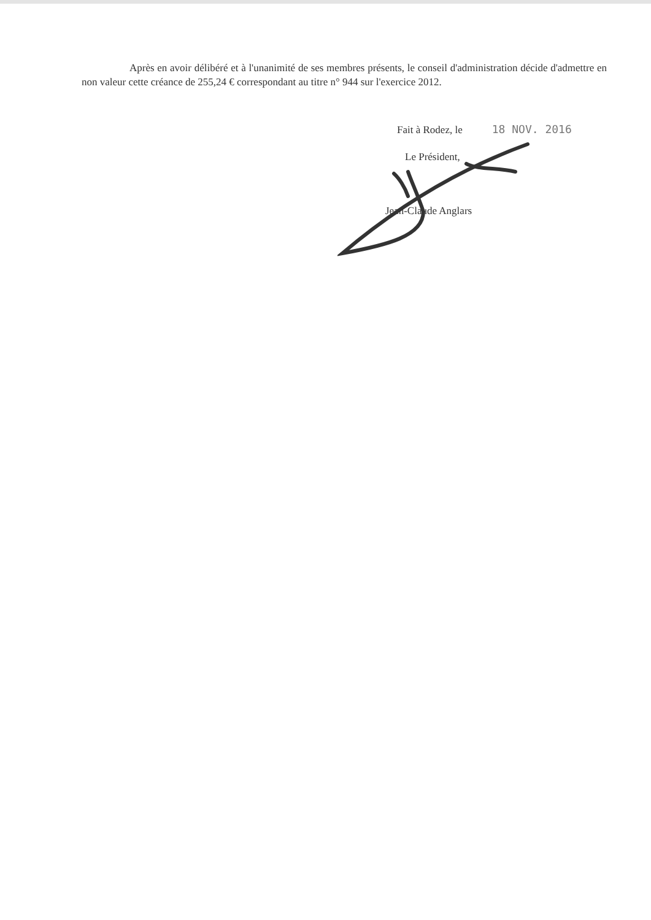Après en avoir délibéré et à l'unanimité de ses membres présents, le conseil d'administration décide d'admettre en non valeur cette créance de 255,24 € correspondant au titre n° 944 sur l'exercice 2012.
Fait à Rodez, le 18 NOV. 2016
Le Président,
Jean-Claude Anglars